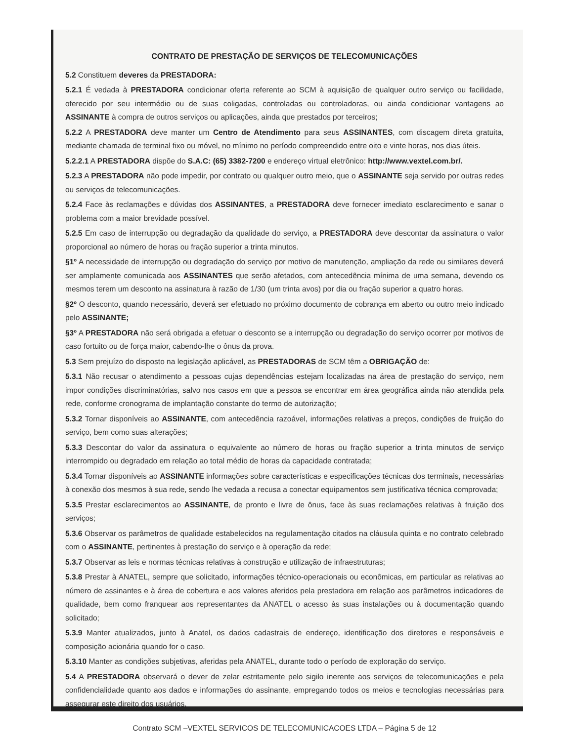CONTRATO DE PRESTAÇÃO DE SERVIÇOS DE TELECOMUNICAÇÕES
5.2 Constituem deveres da PRESTADORA:
5.2.1 É vedada à PRESTADORA condicionar oferta referente ao SCM à aquisição de qualquer outro serviço ou facilidade, oferecido por seu intermédio ou de suas coligadas, controladas ou controladoras, ou ainda condicionar vantagens ao ASSINANTE à compra de outros serviços ou aplicações, ainda que prestados por terceiros;
5.2.2 A PRESTADORA deve manter um Centro de Atendimento para seus ASSINANTES, com discagem direta gratuita, mediante chamada de terminal fixo ou móvel, no mínimo no período compreendido entre oito e vinte horas, nos dias úteis.
5.2.2.1 A PRESTADORA dispõe do S.A.C: (65) 3382-7200 e endereço virtual eletrônico: http://www.vextel.com.br/.
5.2.3 A PRESTADORA não pode impedir, por contrato ou qualquer outro meio, que o ASSINANTE seja servido por outras redes ou serviços de telecomunicações.
5.2.4 Face às reclamações e dúvidas dos ASSINANTES, a PRESTADORA deve fornecer imediato esclarecimento e sanar o problema com a maior brevidade possível.
5.2.5 Em caso de interrupção ou degradação da qualidade do serviço, a PRESTADORA deve descontar da assinatura o valor proporcional ao número de horas ou fração superior a trinta minutos.
§1º A necessidade de interrupção ou degradação do serviço por motivo de manutenção, ampliação da rede ou similares deverá ser amplamente comunicada aos ASSINANTES que serão afetados, com antecedência mínima de uma semana, devendo os mesmos terem um desconto na assinatura à razão de 1/30 (um trinta avos) por dia ou fração superior a quatro horas.
§2º O desconto, quando necessário, deverá ser efetuado no próximo documento de cobrança em aberto ou outro meio indicado pelo ASSINANTE;
§3º A PRESTADORA não será obrigada a efetuar o desconto se a interrupção ou degradação do serviço ocorrer por motivos de caso fortuito ou de força maior, cabendo-lhe o ônus da prova.
5.3 Sem prejuízo do disposto na legislação aplicável, as PRESTADORAS de SCM têm a OBRIGAÇÃO de:
5.3.1 Não recusar o atendimento a pessoas cujas dependências estejam localizadas na área de prestação do serviço, nem impor condições discriminatórias, salvo nos casos em que a pessoa se encontrar em área geográfica ainda não atendida pela rede, conforme cronograma de implantação constante do termo de autorização;
5.3.2 Tornar disponíveis ao ASSINANTE, com antecedência razoável, informações relativas a preços, condições de fruição do serviço, bem como suas alterações;
5.3.3 Descontar do valor da assinatura o equivalente ao número de horas ou fração superior a trinta minutos de serviço interrompido ou degradado em relação ao total médio de horas da capacidade contratada;
5.3.4 Tornar disponíveis ao ASSINANTE informações sobre características e especificações técnicas dos terminais, necessárias à conexão dos mesmos à sua rede, sendo lhe vedada a recusa a conectar equipamentos sem justificativa técnica comprovada;
5.3.5 Prestar esclarecimentos ao ASSINANTE, de pronto e livre de ônus, face às suas reclamações relativas à fruição dos serviços;
5.3.6 Observar os parâmetros de qualidade estabelecidos na regulamentação citados na cláusula quinta e no contrato celebrado com o ASSINANTE, pertinentes à prestação do serviço e à operação da rede;
5.3.7 Observar as leis e normas técnicas relativas à construção e utilização de infraestruturas;
5.3.8 Prestar à ANATEL, sempre que solicitado, informações técnico-operacionais ou econômicas, em particular as relativas ao número de assinantes e à área de cobertura e aos valores aferidos pela prestadora em relação aos parâmetros indicadores de qualidade, bem como franquear aos representantes da ANATEL o acesso às suas instalações ou à documentação quando solicitado;
5.3.9 Manter atualizados, junto à Anatel, os dados cadastrais de endereço, identificação dos diretores e responsáveis e composição acionária quando for o caso.
5.3.10 Manter as condições subjetivas, aferidas pela ANATEL, durante todo o período de exploração do serviço.
5.4 A PRESTADORA observará o dever de zelar estritamente pelo sigilo inerente aos serviços de telecomunicações e pela confidencialidade quanto aos dados e informações do assinante, empregando todos os meios e tecnologias necessárias para assegurar este direito dos usuários.
Contrato SCM –VEXTEL SERVICOS DE TELECOMUNICACOES LTDA – Página 5 de 12